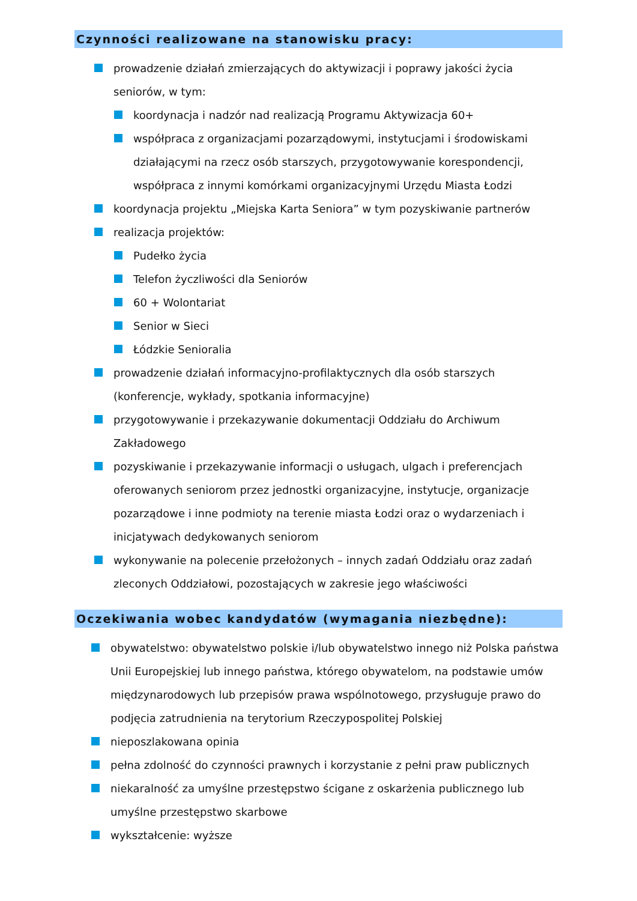Czynności realizowane na stanowisku pracy:
prowadzenie działań zmierzających do aktywizacji i poprawy jakości życia seniorów, w tym:
koordynacja i nadzór nad realizacją Programu Aktywizacja 60+
współpraca z organizacjami pozarządowymi, instytucjami i środowiskami działającymi na rzecz osób starszych, przygotowywanie korespondencji, współpraca z innymi komórkami organizacyjnymi Urzędu Miasta Łodzi
koordynacja projektu „Miejska Karta Seniora” w tym pozyskiwanie partnerów
realizacja projektów:
Pudełko życia
Telefon życzliwości dla Seniorów
60 + Wolontariat
Senior w Sieci
Łódzkie Senioralia
prowadzenie działań informacyjno-profilaktycznych dla osób starszych (konferencje, wykłady, spotkania informacyjne)
przygotowywanie i przekazywanie dokumentacji Oddziału do Archiwum Zakładowego
pozyskiwanie i przekazywanie informacji o usługach, ulgach i preferencjach oferowanych seniorom przez jednostki organizacyjne, instytucje, organizacje pozarządowe i inne podmioty na terenie miasta Łodzi oraz o wydarzeniach i inicjatywach dedykowanych seniorom
wykonywanie na polecenie przełożonych – innych zadań Oddziału oraz zadań zleconych Oddziałowi, pozostających w zakresie jego właściwości
Oczekiwania wobec kandydatów (wymagania niezbędne):
obywatelstwo: obywatelstwo polskie i/lub obywatelstwo innego niż Polska państwa Unii Europejskiej lub innego państwa, którego obywatelom, na podstawie umów międzynarodowych lub przepisów prawa wspólnotowego, przysługuje prawo do podjęcia zatrudnienia na terytorium Rzeczypospolitej Polskiej
nieposzlakowana opinia
pełna zdolność do czynności prawnych i korzystanie z pełni praw publicznych
niekaralność za umyślne przestępstwo ścigane z oskarżenia publicznego lub umyślne przestępstwo skarbowe
wykształcenie: wyższe